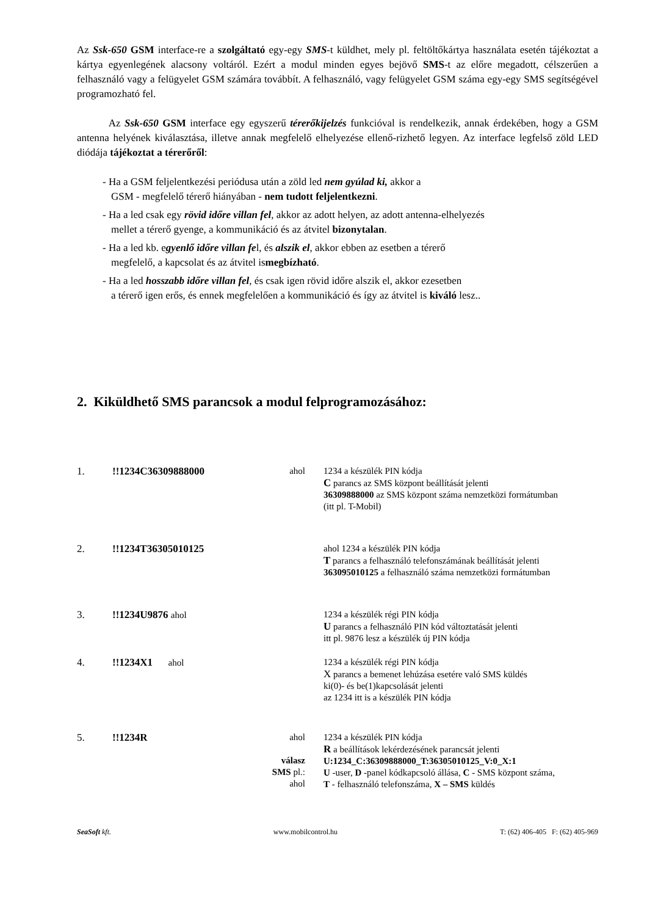Az Ssk-650 GSM interface-re a szolgáltató egy-egy SMS-t küldhet, mely pl. feltöltőkártya használata esetén tájékoztat a kártya egyenlegének alacsony voltáról. Ezért a modul minden egyes bejövő SMS-t az előre megadott, célszerűen a felhasználó vagy a felügyelet GSM számára továbbít. A felhasználó, vagy felügyelet GSM száma egy-egy SMS segítségével programozható fel.
Az Ssk-650 GSM interface egy egyszerű térerőkijelzés funkcióval is rendelkezik, annak érdekében, hogy a GSM antenna helyének kiválasztása, illetve annak megfelelő elhelyezése ellenő-rizhető legyen. Az interface legfelső zöld LED diódája tájékoztat a térerőről:
- Ha a GSM feljelentkezési periódusa után a zöld led nem gyúlad ki, akkor a
GSM - megfelelő térerő hiányában - nem tudott feljelentkezni.
- Ha a led csak egy rövid időre villan fel, akkor az adott helyen, az adott antenna-elhelyezés
mellet a térerő gyenge, a kommunikáció és az átvitel bizonytalan.
- Ha a led kb. egyenlő időre villan fel, és alszik el, akkor ebben az esetben a térerő
megfelelő, a kapcsolat és az átvitel ismegbízható.
- Ha a led hosszabb időre villan fel, és csak igen rövid időre alszik el, akkor ezesetben
a térerő igen erős, és ennek megfelelően a kommunikáció és így az átvitel is kiváló lesz..
2. Kiküldhető SMS parancsok a modul felprogramozásához:
1. !!1234C36309888000 ahol 1234 a készülék PIN kódja
C parancs az SMS központ beállítását jelenti
36309888000 az SMS központ száma nemzetközi formátumban
(itt pl. T-Mobil)
2. !!1234T36305010125 ahol 1234 a készülék PIN kódja
T parancs a felhasználó telefonszámának beállítását jelenti
363095010125 a felhasználó száma nemzetközi formátumban
3. !!1234U9876 ahol 1234 a készülék régi PIN kódja
U parancs a felhasználó PIN kód változtatását jelenti
itt pl. 9876 lesz a készülék új PIN kódja
4. !!1234X1 ahol 1234 a készülék régi PIN kódja
X parancs a bemenet lehúzása esetére való SMS küldés
ki(0)- és be(1)kapcsolását jelenti
az 1234 itt is a készülék PIN kódja
5. !!1234R ahol
válasz SMS pl.:
ahol
1234 a készülék PIN kódja
R a beállítások lekérdezésének parancsát jelenti
U:1234_C:36309888000_T:36305010125_V:0_X:1
U -user, D -panel kódkapcsoló állása, C - SMS központ száma,
T - felhasználó telefonszáma, X – SMS küldés
SeaSoft kft. www.mobilcontrol.hu T: (62) 406-405 F: (62) 405-969